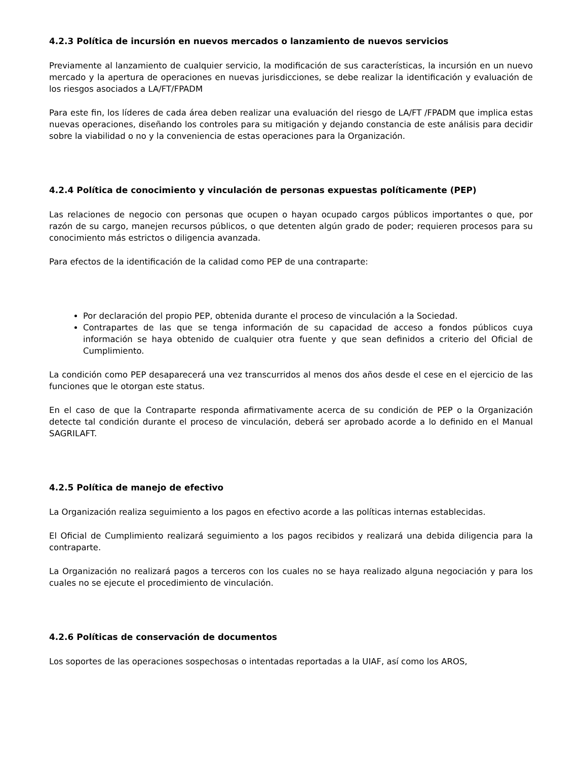4.2.3 Política de incursión en nuevos mercados o lanzamiento de nuevos servicios
Previamente al lanzamiento de cualquier servicio, la modificación de sus características, la incursión en un nuevo mercado y la apertura de operaciones en nuevas jurisdicciones, se debe realizar la identificación y evaluación de los riesgos asociados a LA/FT/FPADM
Para este fin, los líderes de cada área deben realizar una evaluación del riesgo de LA/FT /FPADM que implica estas nuevas operaciones, diseñando los controles para su mitigación y dejando constancia de este análisis para decidir sobre la viabilidad o no y la conveniencia de estas operaciones para la Organización.
4.2.4 Política de conocimiento y vinculación de personas expuestas políticamente (PEP)
Las relaciones de negocio con personas que ocupen o hayan ocupado cargos públicos importantes o que, por razón de su cargo, manejen recursos públicos, o que detenten algún grado de poder; requieren procesos para su conocimiento más estrictos o diligencia avanzada.
Para efectos de la identificación de la calidad como PEP de una contraparte:
Por declaración del propio PEP, obtenida durante el proceso de vinculación a la Sociedad.
Contrapartes de las que se tenga información de su capacidad de acceso a fondos públicos cuya información se haya obtenido de cualquier otra fuente y que sean definidos a criterio del Oficial de Cumplimiento.
La condición como PEP desaparecerá una vez transcurridos al menos dos años desde el cese en el ejercicio de las funciones que le otorgan este status.
En el caso de que la Contraparte responda afirmativamente acerca de su condición de PEP o la Organización detecte tal condición durante el proceso de vinculación, deberá ser aprobado acorde a lo definido en el Manual SAGRILAFT.
4.2.5 Política de manejo de efectivo
La Organización realiza seguimiento a los pagos en efectivo acorde a las políticas internas establecidas.
El Oficial de Cumplimiento realizará seguimiento a los pagos recibidos y realizará una debida diligencia para la contraparte.
La Organización no realizará pagos a terceros con los cuales no se haya realizado alguna negociación y para los cuales no se ejecute el procedimiento de vinculación.
4.2.6 Políticas de conservación de documentos
Los soportes de las operaciones sospechosas o intentadas reportadas a la UIAF, así como los AROS,